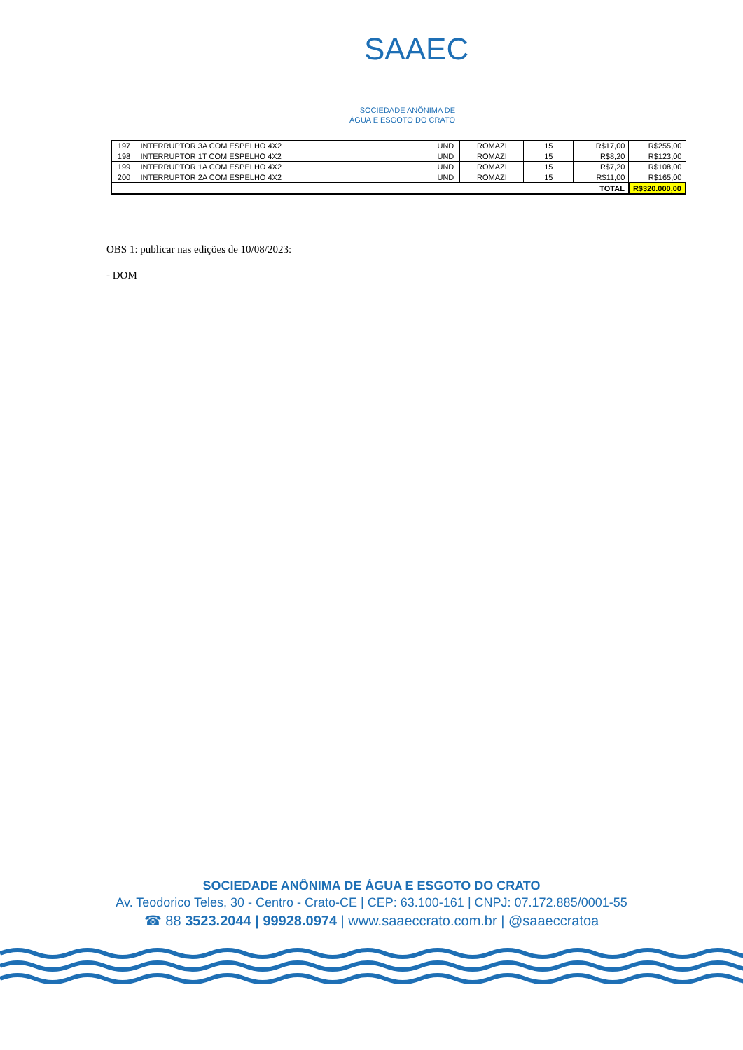SAAEC
SOCIEDADE ANÔNIMA DE
ÁGUA E ESGOTO DO CRATO
| 197 | INTERRUPTOR 3A COM ESPELHO 4X2 | UND | ROMAZI | 15 | R$17,00 | R$255,00 |
| 198 | INTERRUPTOR 1T COM ESPELHO 4X2 | UND | ROMAZI | 15 | R$8,20 | R$123,00 |
| 199 | INTERRUPTOR 1A COM ESPELHO 4X2 | UND | ROMAZI | 15 | R$7,20 | R$108,00 |
| 200 | INTERRUPTOR 2A COM ESPELHO 4X2 | UND | ROMAZI | 15 | R$11,00 | R$165,00 |
| TOTAL | | | | | | R$320.000,00 |
OBS 1: publicar nas edições de 10/08/2023:
- DOM
SOCIEDADE ANÔNIMA DE ÁGUA E ESGOTO DO CRATO
Av. Teodorico Teles, 30 - Centro - Crato-CE | CEP: 63.100-161 | CNPJ: 07.172.885/0001-55
☎ 88 3523.2044 | 99928.0974 | www.saaeccrato.com.br | @saaeccratoa